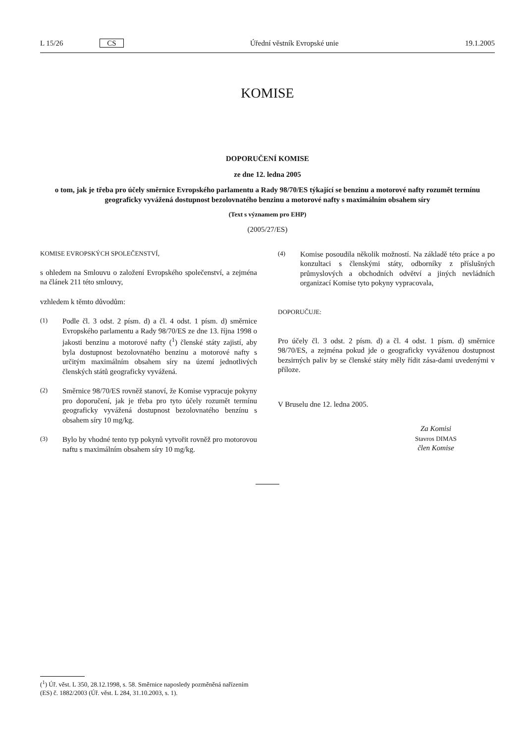L 15/26 CS Úřední věstník Evropské unie 19.1.2005
KOMISE
DOPORUČENÍ KOMISE
ze dne 12. ledna 2005
o tom, jak je třeba pro účely směrnice Evropského parlamentu a Rady 98/70/ES týkající se benzinu a motorové nafty rozumět termínu geograficky vyvážená dostupnost bezolovnatého benzinu a motorové nafty s maximálním obsahem síry
(Text s významem pro EHP)
(2005/27/ES)
KOMISE EVROPSKÝCH SPOLEČENSTVÍ,
s ohledem na Smlouvu o založení Evropského společenství, a zejména na článek 211 této smlouvy,
vzhledem k těmto důvodům:
(1) Podle čl. 3 odst. 2 písm. d) a čl. 4 odst. 1 písm. d) směrnice Evropského parlamentu a Rady 98/70/ES ze dne 13. října 1998 o jakosti benzinu a motorové nafty (<sup>1</sup>) členské státy zajistí, aby byla dostupnost bezolovnatého benzinu a motorové nafty s určitým maximálním obsahem síry na území jednotlivých členských států geograficky vyvážená.
(2) Směrnice 98/70/ES rovněž stanoví, že Komise vypracuje pokyny pro doporučení, jak je třeba pro tyto účely rozumět termínu geograficky vyvážená dostupnost bezolovnatého benzínu s obsahem síry 10 mg/kg.
(3) Bylo by vhodné tento typ pokynů vytvořit rovněž pro motorovou naftu s maximálním obsahem síry 10 mg/kg.
(4) Komise posoudila několik možností. Na základě této práce a po konzultaci s členskými státy, odborníky z příslušných průmyslových a obchodních odvětví a jiných nevládních organizací Komise tyto pokyny vypracovala,
DOPORUČUJE:
Pro účely čl. 3 odst. 2 písm. d) a čl. 4 odst. 1 písm. d) směrnice 98/70/ES, a zejména pokud jde o geograficky vyváženou dostupnost bezsirných paliv by se členské státy měly řídit zása-dami uvedenými v příloze.
V Bruselu dne 12. ledna 2005.
Za Komisi
Stavros DIMAS
člen Komise
(<sup>1</sup>) Úř. věst. L 350, 28.12.1998, s. 58. Směrnice naposledy pozměněná nařízením (ES) č. 1882/2003 (Úř. věst. L 284, 31.10.2003, s. 1).